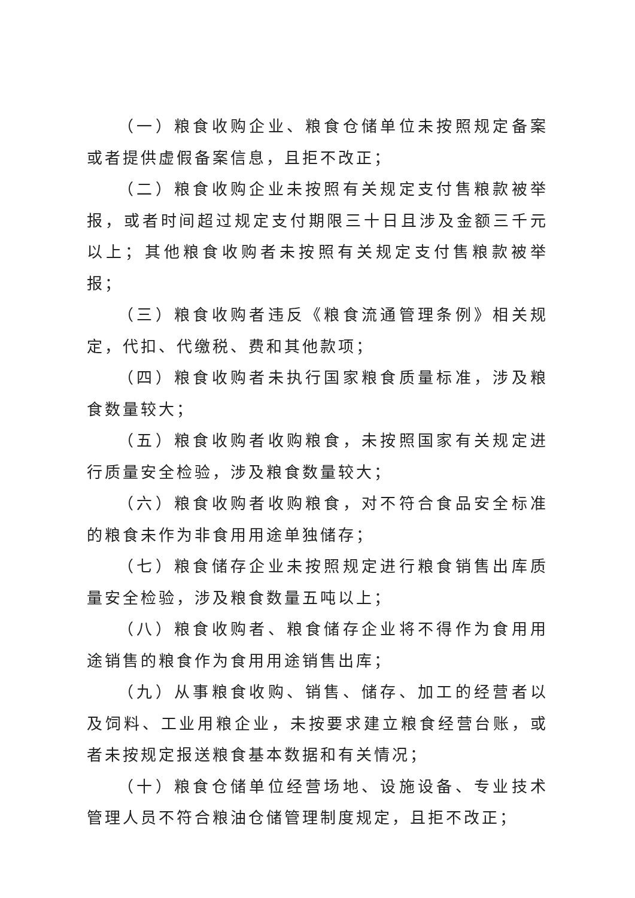（一）粮食收购企业、粮食仓储单位未按照规定备案或者提供虚假备案信息，且拒不改正；
（二）粮食收购企业未按照有关规定支付售粮款被举报，或者时间超过规定支付期限三十日且涉及金额三千元以上；其他粮食收购者未按照有关规定支付售粮款被举报；
（三）粮食收购者违反《粮食流通管理条例》相关规定，代扣、代缴税、费和其他款项；
（四）粮食收购者未执行国家粮食质量标准，涉及粮食数量较大；
（五）粮食收购者收购粮食，未按照国家有关规定进行质量安全检验，涉及粮食数量较大；
（六）粮食收购者收购粮食，对不符合食品安全标准的粮食未作为非食用用途单独储存；
（七）粮食储存企业未按照规定进行粮食销售出库质量安全检验，涉及粮食数量五吨以上；
（八）粮食收购者、粮食储存企业将不得作为食用用途销售的粮食作为食用用途销售出库；
（九）从事粮食收购、销售、储存、加工的经营者以及饲料、工业用粮企业，未按要求建立粮食经营台账，或者未按规定报送粮食基本数据和有关情况；
（十）粮食仓储单位经营场地、设施设备、专业技术管理人员不符合粮油仓储管理制度规定，且拒不改正；